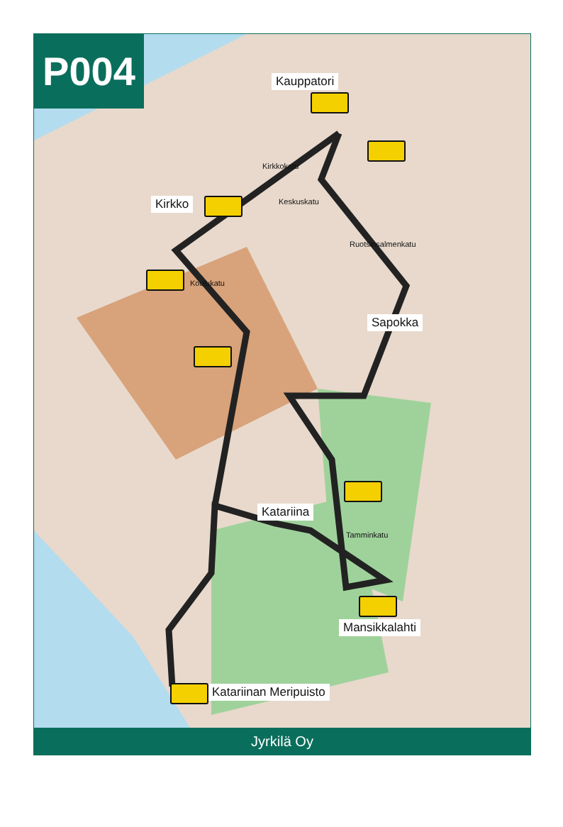P004
Kauppatori
Kirkko
Sapokka
Katariina
Mansikkalahti
Katariinan Meripuisto
Kirkkokatu
Keskuskatu
Koulukatu
Ruotsinsalmenkatu
Tamminkatu
Jyrkilä Oy